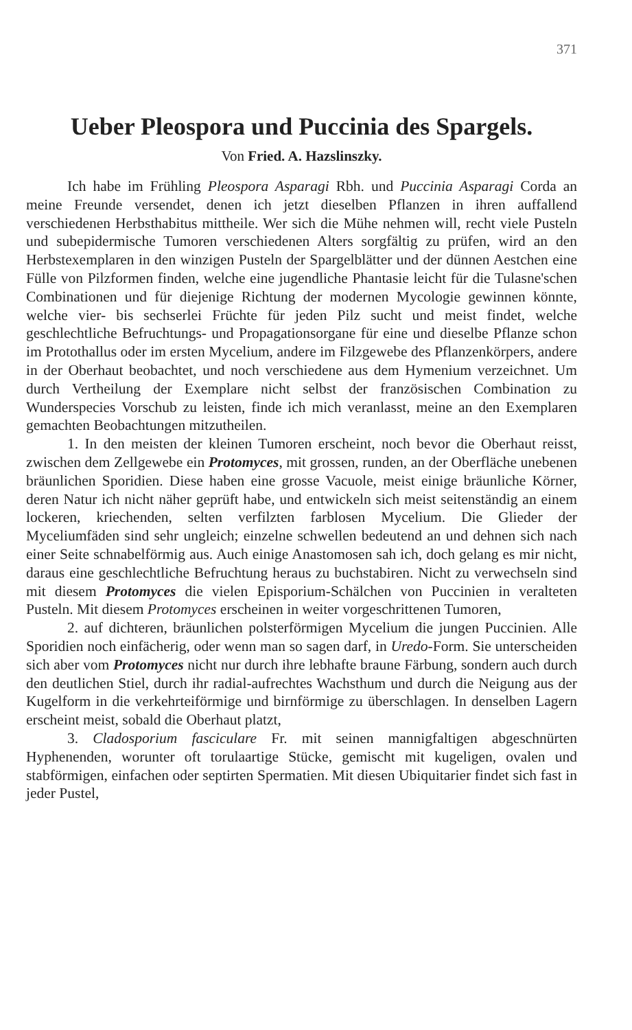371
Ueber Pleospora und Puccinia des Spargels.
Von Fried. A. Hazslinszky.
Ich habe im Frühling Pleospora Asparagi Rbh. und Puccinia Asparagi Corda an meine Freunde versendet, denen ich jetzt dieselben Pflanzen in ihren auffallend verschiedenen Herbsthabitus mittheile. Wer sich die Mühe nehmen will, recht viele Pusteln und subepidermische Tumoren verschiedenen Alters sorgfältig zu prüfen, wird an den Herbstexemplaren in den winzigen Pusteln der Spargelblätter und der dünnen Aestchen eine Fülle von Pilzformen finden, welche eine jugendliche Phantasie leicht für die Tulasne'schen Combinationen und für diejenige Richtung der modernen Mycologie gewinnen könnte, welche vier- bis sechserlei Früchte für jeden Pilz sucht und meist findet, welche geschlechtliche Befruchtungs- und Propagationsorgane für eine und dieselbe Pflanze schon im Protothallus oder im ersten Mycelium, andere im Filzgewebe des Pflanzenkörpers, andere in der Oberhaut beobachtet, und noch verschiedene aus dem Hymenium verzeichnet. Um durch Vertheilung der Exemplare nicht selbst der französischen Combination zu Wunderspecies Vorschub zu leisten, finde ich mich veranlasst, meine an den Exemplaren gemachten Beobachtungen mitzutheilen.
1. In den meisten der kleinen Tumoren erscheint, noch bevor die Oberhaut reisst, zwischen dem Zellgewebe ein Protomyces, mit grossen, runden, an der Oberfläche unebenen bräunlichen Sporidien. Diese haben eine grosse Vacuole, meist einige bräunliche Körner, deren Natur ich nicht näher geprüft habe, und entwickeln sich meist seitenständig an einem lockeren, kriechenden, selten verfilzten farblosen Mycelium. Die Glieder der Myceliumfäden sind sehr ungleich; einzelne schwellen bedeutend an und dehnen sich nach einer Seite schnabelförmig aus. Auch einige Anastomosen sah ich, doch gelang es mir nicht, daraus eine geschlechtliche Befruchtung heraus zu buchstabiren. Nicht zu verwechseln sind mit diesem Protomyces die vielen Episporium-Schälchen von Puccinien in veralteten Pusteln. Mit diesem Protomyces erscheinen in weiter vorgeschrittenen Tumoren,
2. auf dichteren, bräunlichen polsterförmigen Mycelium die jungen Puccinien. Alle Sporidien noch einfächerig, oder wenn man so sagen darf, in Uredo-Form. Sie unterscheiden sich aber vom Protomyces nicht nur durch ihre lebhafte braune Färbung, sondern auch durch den deutlichen Stiel, durch ihr radial-aufrechtes Wachsthum und durch die Neigung aus der Kugelform in die verkehrteiförmige und birnförmige zu überschlagen. In denselben Lagern erscheint meist, sobald die Oberhaut platzt,
3. Cladosporium fasciculare Fr. mit seinen mannigfaltigen abgeschnürten Hyphenenden, worunter oft torulaartige Stücke, gemischt mit kugeligen, ovalen und stabförmigen, einfachen oder septirten Spermatien. Mit diesen Ubiquitarier findet sich fast in jeder Pustel,